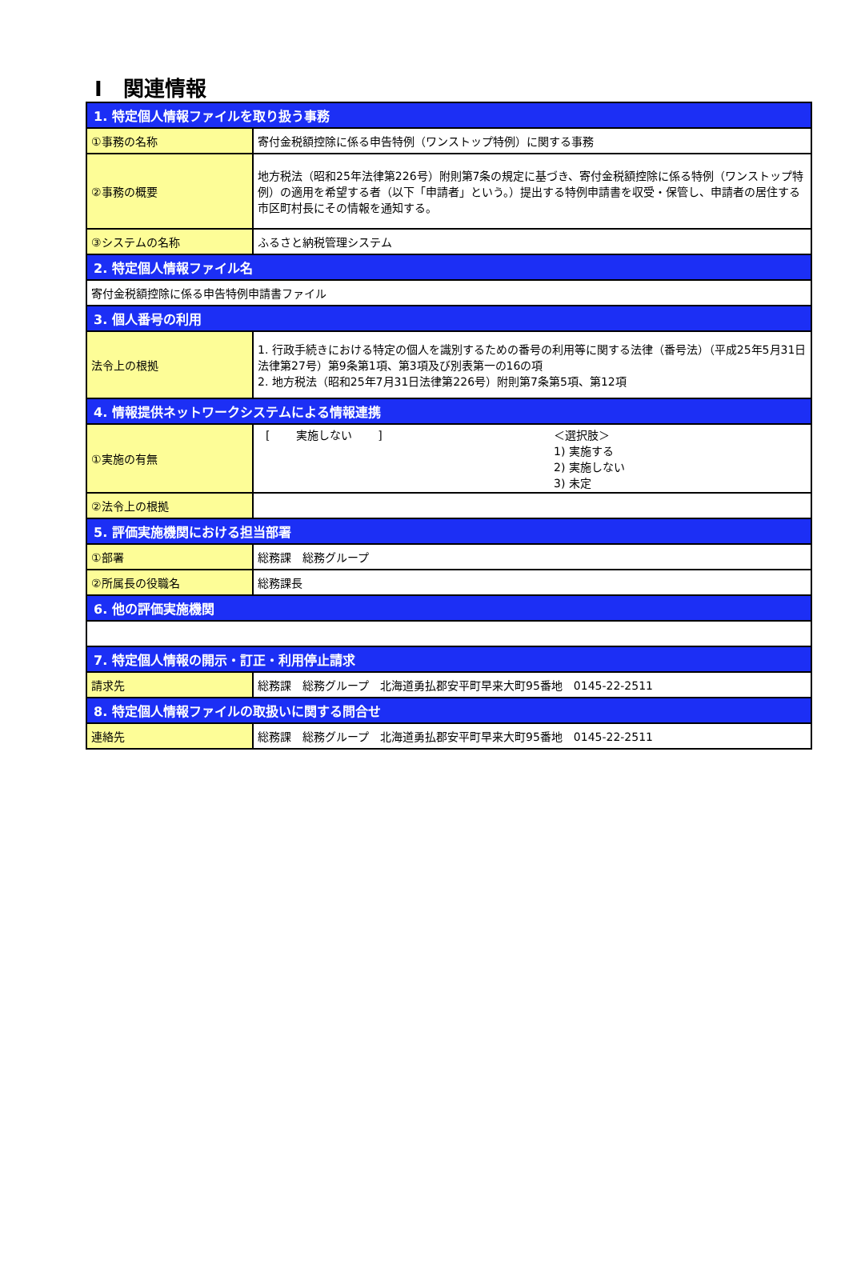Ⅰ　関連情報
| 1. 特定個人情報ファイルを取り扱う事務 | |
| --- | --- |
| ①事務の名称 | 寄付金税額控除に係る申告特例（ワンストップ特例）に関する事務 |
| ②事務の概要 | 地方税法（昭和25年法律第226号）附則第7条の規定に基づき、寄付金税額控除に係る特例（ワンストップ特例）の適用を希望する者（以下「申請者」という。）提出する特例申請書を収受・保管し、申請者の居住する市区町村長にその情報を通知する。 |
| ③システムの名称 | ふるさと納税管理システム |
| 2. 特定個人情報ファイル名 | |
| 寄付金税額控除に係る申告特例申請書ファイル | |
| 3. 個人番号の利用 | |
| 法令上の根拠 | 1. 行政手続きにおける特定の個人を識別するための番号の利用等に関する法律（番号法）（平成25年5月31日法律第27号）第9条第1項、第3項及び別表第一の16の項 2. 地方税法（昭和25年7月31日法律第226号）附則第7条第5項、第12項 |
| 4. 情報提供ネットワークシステムによる情報連携 | |
| ①実施の有無 | [ 実施しない ] ＜選択肢＞ 1) 実施する 2) 実施しない 3) 未定 |
| ②法令上の根拠 | |
| 5. 評価実施機関における担当部署 | |
| ①部署 | 総務課 総務グループ |
| ②所属長の役職名 | 総務課長 |
| 6. 他の評価実施機関 | |
| 7. 特定個人情報の開示・訂正・利用停止請求 | |
| 請求先 | 総務課 総務グループ 北海道勇払郡安平町早来大町95番地 0145-22-2511 |
| 8. 特定個人情報ファイルの取扱いに関する問合せ | |
| 連絡先 | 総務課 総務グループ 北海道勇払郡安平町早来大町95番地 0145-22-2511 |